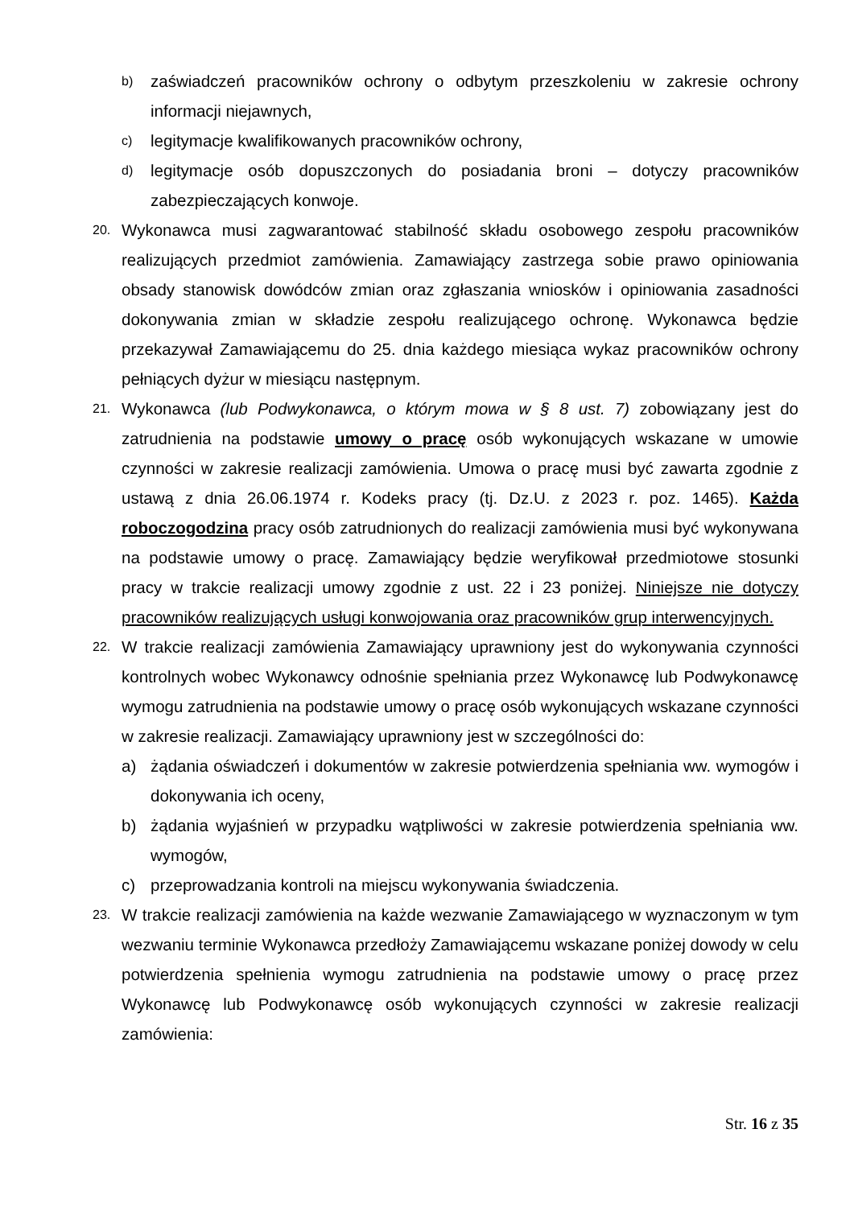b) zaświadczeń pracowników ochrony o odbytym przeszkoleniu w zakresie ochrony informacji niejawnych,
c) legitymacje kwalifikowanych pracowników ochrony,
d) legitymacje osób dopuszczonych do posiadania broni – dotyczy pracowników zabezpieczających konwoje.
20. Wykonawca musi zagwarantować stabilność składu osobowego zespołu pracowników realizujących przedmiot zamówienia. Zamawiający zastrzega sobie prawo opiniowania obsady stanowisk dowódców zmian oraz zgłaszania wniosków i opiniowania zasadności dokonywania zmian w składzie zespołu realizującego ochronę. Wykonawca będzie przekazywał Zamawiającemu do 25. dnia każdego miesiąca wykaz pracowników ochrony pełniących dyżur w miesiącu następnym.
21. Wykonawca (lub Podwykonawca, o którym mowa w § 8 ust. 7) zobowiązany jest do zatrudnienia na podstawie umowy o pracę osób wykonujących wskazane w umowie czynności w zakresie realizacji zamówienia. Umowa o pracę musi być zawarta zgodnie z ustawą z dnia 26.06.1974 r. Kodeks pracy (tj. Dz.U. z 2023 r. poz. 1465). Każda roboczogodzina pracy osób zatrudnionych do realizacji zamówienia musi być wykonywana na podstawie umowy o pracę. Zamawiający będzie weryfikował przedmiotowe stosunki pracy w trakcie realizacji umowy zgodnie z ust. 22 i 23 poniżej. Niniejsze nie dotyczy pracowników realizujących usługi konwojowania oraz pracowników grup interwencyjnych.
22. W trakcie realizacji zamówienia Zamawiający uprawniony jest do wykonywania czynności kontrolnych wobec Wykonawcy odnośnie spełniania przez Wykonawcę lub Podwykonawcę wymogu zatrudnienia na podstawie umowy o pracę osób wykonujących wskazane czynności w zakresie realizacji. Zamawiający uprawniony jest w szczególności do:
a) żądania oświadczeń i dokumentów w zakresie potwierdzenia spełniania ww. wymogów i dokonywania ich oceny,
b) żądania wyjaśnień w przypadku wątpliwości w zakresie potwierdzenia spełniania ww. wymogów,
c) przeprowadzania kontroli na miejscu wykonywania świadczenia.
23. W trakcie realizacji zamówienia na każde wezwanie Zamawiającego w wyznaczonym w tym wezwaniu terminie Wykonawca przedłoży Zamawiającemu wskazane poniżej dowody w celu potwierdzenia spełnienia wymogu zatrudnienia na podstawie umowy o pracę przez Wykonawcę lub Podwykonawcę osób wykonujących czynności w zakresie realizacji zamówienia:
Str. 16 z 35